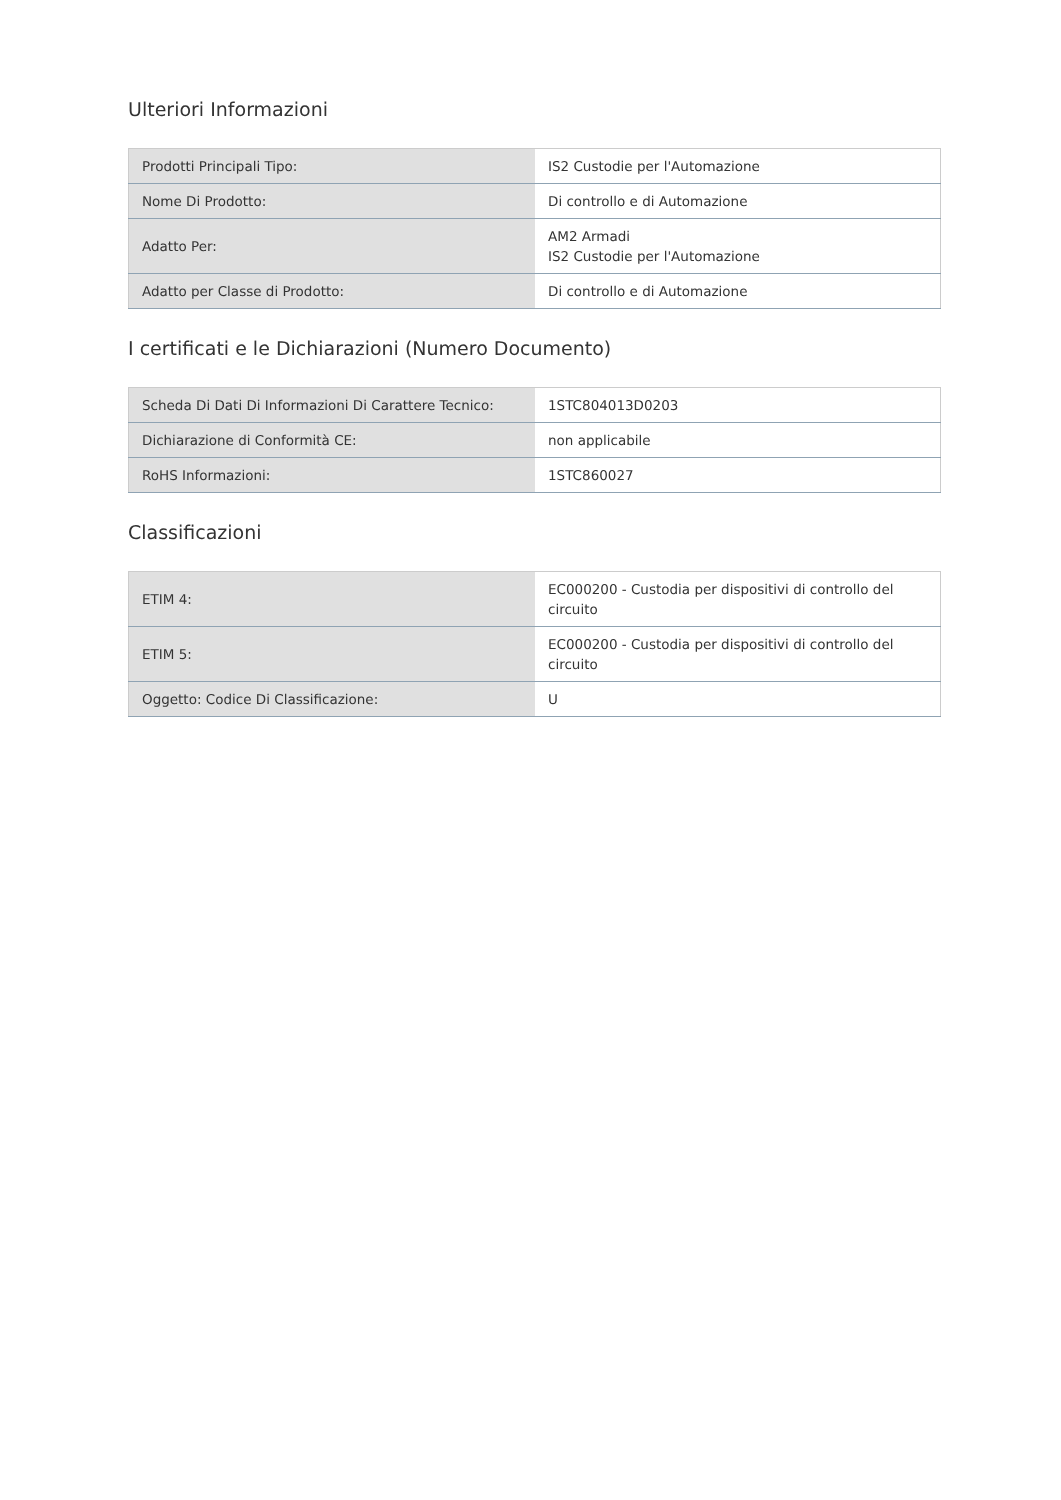Ulteriori Informazioni
| Prodotti Principali Tipo: | IS2 Custodie per l'Automazione |
| Nome Di Prodotto: | Di controllo e di Automazione |
| Adatto Per: | AM2 Armadi IS2 Custodie per l'Automazione |
| Adatto per Classe di Prodotto: | Di controllo e di Automazione |
I certificati e le Dichiarazioni (Numero Documento)
| Scheda Di Dati Di Informazioni Di Carattere Tecnico: | 1STC804013D0203 |
| Dichiarazione di Conformità CE: | non applicabile |
| RoHS Informazioni: | 1STC860027 |
Classificazioni
| ETIM 4: | EC000200 - Custodia per dispositivi di controllo del circuito |
| ETIM 5: | EC000200 - Custodia per dispositivi di controllo del circuito |
| Oggetto: Codice Di Classificazione: | U |